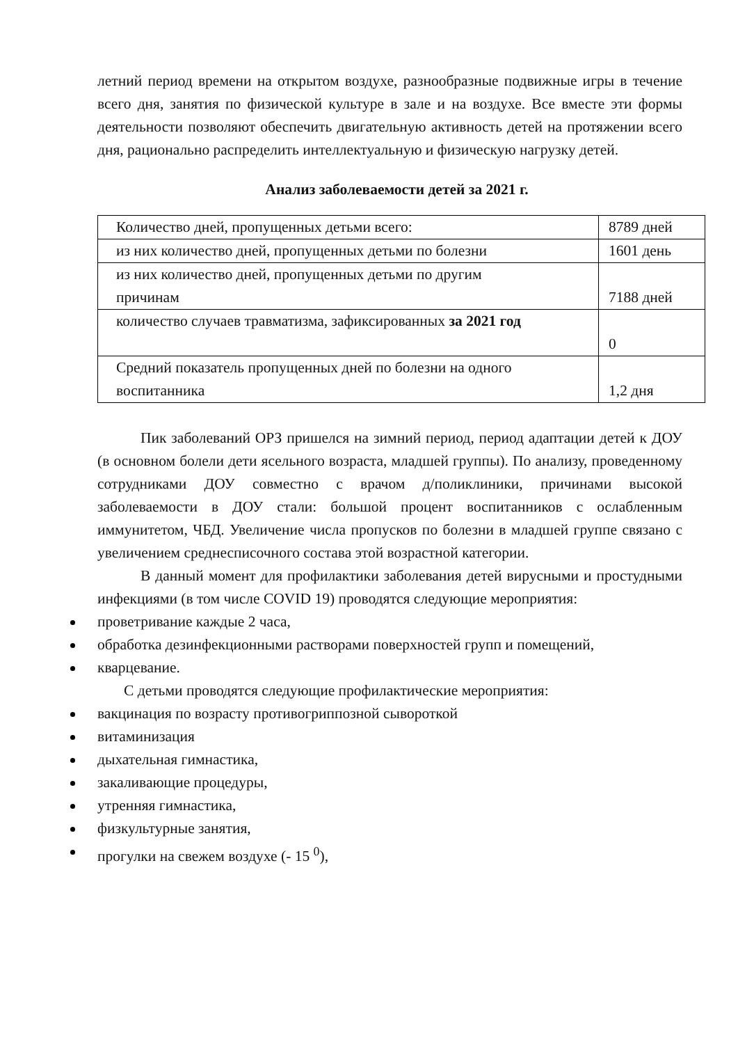летний период времени на открытом воздухе, разнообразные подвижные игры в течение всего дня, занятия по физической культуре в зале и на воздухе. Все вместе эти формы деятельности позволяют обеспечить двигательную активность детей на протяжении всего дня, рационально распределить интеллектуальную и физическую нагрузку детей.
Анализ заболеваемости детей за 2021 г.
| Количество дней, пропущенных детьми всего: | 8789 дней |
| из них количество дней, пропущенных детьми по болезни | 1601 день |
| из них количество дней, пропущенных детьми по другим причинам | 7188 дней |
| количество случаев травматизма, зафиксированных за 2021 год | 0 |
| Средний показатель пропущенных дней по болезни на одного воспитанника | 1,2 дня |
Пик заболеваний ОРЗ пришелся на зимний период, период адаптации детей к ДОУ (в основном болели дети ясельного возраста, младшей группы). По анализу, проведенному сотрудниками ДОУ совместно с врачом д/поликлиники, причинами высокой заболеваемости в ДОУ стали: большой процент воспитанников с ослабленным иммунитетом, ЧБД. Увеличение числа пропусков по болезни в младшей группе связано с увеличением среднесписочного состава этой возрастной категории.
В данный момент для профилактики заболевания детей вирусными и простудными инфекциями (в том числе COVID 19) проводятся следующие мероприятия:
проветривание каждые 2 часа,
обработка дезинфекционными растворами поверхностей групп и помещений,
кварцевание.
С детьми проводятся следующие профилактические мероприятия:
вакцинация по возрасту противогриппозной сывороткой
витаминизация
дыхательная гимнастика,
закаливающие процедуры,
утренняя гимнастика,
физкультурные занятия,
прогулки на свежем воздухе (- 15 <sup>0</sup>),